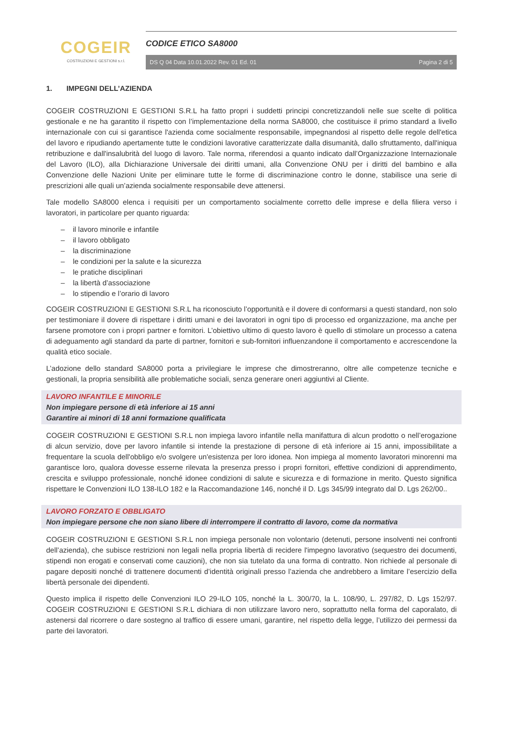COGEIR
COSTRUZIONI E GESTIONI s.r.l.
CODICE ETICO SA8000
DS Q 04 Data 10.01.2022 Rev. 01 Ed. 01 Pagina 2 di 5
1. IMPEGNI DELL’AZIENDA
COGEIR COSTRUZIONI E GESTIONI S.R.L ha fatto propri i suddetti principi concretizzandoli nelle sue scelte di politica gestionale e ne ha garantito il rispetto con l’implementazione della norma SA8000, che costituisce il primo standard a livello internazionale con cui si garantisce l'azienda come socialmente responsabile, impegnandosi al rispetto delle regole dell'etica del lavoro e ripudiando apertamente tutte le condizioni lavorative caratterizzate dalla disumanità, dallo sfruttamento, dall'iniqua retribuzione e dall'insalubrità del luogo di lavoro. Tale norma, riferendosi a quanto indicato dall’Organizzazione Internazionale del Lavoro (ILO), alla Dichiarazione Universale dei diritti umani, alla Convenzione ONU per i diritti del bambino e alla Convenzione delle Nazioni Unite per eliminare tutte le forme di discriminazione contro le donne, stabilisce una serie di prescrizioni alle quali un’azienda socialmente responsabile deve attenersi.
Tale modello SA8000 elenca i requisiti per un comportamento socialmente corretto delle imprese e della filiera verso i lavoratori, in particolare per quanto riguarda:
– il lavoro minorile e infantile
– il lavoro obbligato
– la discriminazione
– le condizioni per la salute e la sicurezza
– le pratiche disciplinari
– la libertà d’associazione
– lo stipendio e l’orario di lavoro
COGEIR COSTRUZIONI E GESTIONI S.R.L ha riconosciuto l’opportunità e il dovere di conformarsi a questi standard, non solo per testimoniare il dovere di rispettare i diritti umani e dei lavoratori in ogni tipo di processo ed organizzazione, ma anche per farsene promotore con i propri partner e fornitori. L’obiettivo ultimo di questo lavoro è quello di stimolare un processo a catena di adeguamento agli standard da parte di partner, fornitori e sub-fornitori influenzandone il comportamento e accrescendone la qualità etico sociale.
L’adozione dello standard SA8000 porta a privilegiare le imprese che dimostreranno, oltre alle competenze tecniche e gestionali, la propria sensibilità alle problematiche sociali, senza generare oneri aggiuntivi al Cliente.
LAVORO INFANTILE E MINORILE
Non impiegare persone di età inferiore ai 15 anni
Garantire ai minori di 18 anni formazione qualificata
COGEIR COSTRUZIONI E GESTIONI S.R.L non impiega lavoro infantile nella manifattura di alcun prodotto o nell’erogazione di alcun servizio, dove per lavoro infantile si intende la prestazione di persone di età inferiore ai 15 anni, impossibilitate a frequentare la scuola dell'obbligo e/o svolgere un'esistenza per loro idonea. Non impiega al momento lavoratori minorenni ma garantisce loro, qualora dovesse esserne rilevata la presenza presso i propri fornitori, effettive condizioni di apprendimento, crescita e sviluppo professionale, nonché idonee condizioni di salute e sicurezza e di formazione in merito. Questo significa rispettare le Convenzioni ILO 138-ILO 182 e la Raccomandazione 146, nonché il D. Lgs 345/99 integrato dal D. Lgs 262/00..
LAVORO FORZATO E OBBLIGATO
Non impiegare persone che non siano libere di interrompere il contratto di lavoro, come da normativa
COGEIR COSTRUZIONI E GESTIONI S.R.L non impiega personale non volontario (detenuti, persone insolventi nei confronti dell’azienda), che subisce restrizioni non legali nella propria libertà di recidere l'impegno lavorativo (sequestro dei documenti, stipendi non erogati e conservati come cauzioni), che non sia tutelato da una forma di contratto. Non richiede al personale di pagare depositi nonché di trattenere documenti d’identità originali presso l’azienda che andrebbero a limitare l’esercizio della libertà personale dei dipendenti.
Questo implica il rispetto delle Convenzioni ILO 29-ILO 105, nonché la L. 300/70, la L. 108/90, L. 297/82, D. Lgs 152/97. COGEIR COSTRUZIONI E GESTIONI S.R.L dichiara di non utilizzare lavoro nero, soprattutto nella forma del caporalato, di astenersi dal ricorrere o dare sostegno al traffico di essere umani, garantire, nel rispetto della legge, l’utilizzo dei permessi da parte dei lavoratori.